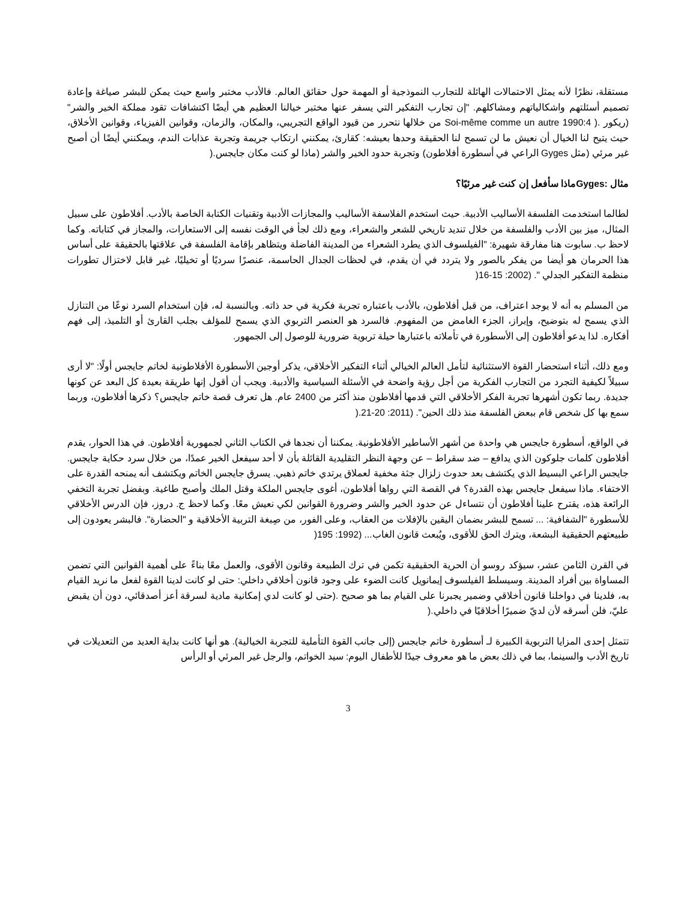مستقلة، نظرًا لأنه يمثل الاحتمالات الهائلة للتجارب النموذجية أو المهمة حول حقائق العالم. فالأدب مختبر واسع حيث يمكن للبشر صياغة وإعادة تصميم أسئلتهم واشكالياتهم ومشاكلهم. "إن تجارب التفكير التي يسفر عنها مختبر خيالنا العظيم هي أيضًا اكتشافات تقود مملكة الخير والشر" (ريكور .( Soi-même comme un autre 1990:4 من خلالها نتحرر من قيود الواقع التجريبي، والمكان، والزمان، وقوانين الفيزياء، وقوانين الأخلاق، حيث يتيح لنا الخيال أن نعيش ما لن تسمح لنا الحقيقة وحدها بعيشه: كقارئ، يمكنني ارتكاب جريمة وتجربة عذابات الندم، ويمكنني أيضًا أن أصبح غير مرئي (مثل Gyges الراعي في أسطورة أفلاطون) وتجربة حدود الخير والشر (ماذا لو كنت مكان جايجس.(
مثال :Gygesماذا سأفعل إن كنت غير مرئيًا؟
لطالما استخدمت الفلسفة الأساليب الأدبية. حيث استخدم الفلاسفة الأساليب والمجازات الأدبية وتقنيات الكتابة الخاصة بالأدب. أفلاطون على سبيل المثال، ميز بين الأدب والفلسفة من خلال تنديد تاريخي للشعر والشعراء، ومع ذلك لجأ في الوقت نفسه إلى الاستعارات، والمجاز في كتاباته. وكما لاحظ ب. سابوت هنا مفارقة شهيرة: "الفيلسوف الذي يطرد الشعراء من المدينة الفاضلة ويتظاهر بإقامة الفلسفة في علاقتها بالحقيقة على أساس هذا الحرمان هو أيضا من يفكر بالصور ولا يتردد في أن يقدم، في لحظات الجدال الحاسمة، عنصرًا سرديًا أو تخيليًا، غير قابل لاختزال تطورات منظمة التفكير الجدلي ". (2002: 15-16(
من المسلم به أنه لا يوجد اعتراف، من قبل أفلاطون، بالأدب باعتباره تجربة فكرية في حد ذاته. وبالنسبة له، فإن استخدام السرد نوعًا من التنازل الذي يسمح له بتوضيح، وإبراز، الجزء الغامض من المفهوم. فالسرد هو العنصر التربوي الذي يسمح للمؤلف بجلب القارئ أو التلميذ، إلى فهم أفكاره. لذا يدعو أفلاطون إلى الأسطورة في تأملاته باعتبارها حيلة تربوية ضرورية للوصول إلى الجمهور.
ومع ذلك، أثناء استحضار القوة الاستثنائية لتأمل العالم الخيالي أثناء التفكير الأخلاقي، يذكر أوجين الأسطورة الأفلاطونية لخاتم جايجس أولًا: "لا أرى سبيلاً لكيفية التجرد من التجارب الفكرية من أجل رؤية واضحة في الأسئلة السياسية والأدبية. ويجب أن أقول إنها طريقة بعيدة كل البعد عن كونها جديدة. ربما تكون أشهرها تجربة الفكر الأخلاقي التي قدمها أفلاطون منذ أكثر من 2400 عام. هل تعرف قصة خاتم جايجس؟ ذكرها أفلاطون، وربما سمع بها كل شخص قام ببعض الفلسفة منذ ذلك الحين". (2011: 20-21.(
في الواقع، أسطورة جايجس هي واحدة من أشهر الأساطير الأفلاطونية. يمكننا أن نجدها في الكتاب الثاني لجمهورية أفلاطون. في هذا الحوار، يقدم أفلاطون كلمات جلوكون الذي يدافع – ضد سقراط – عن وجهة النظر التقليدية القائلة بأن لا أحد سيفعل الخير عمدًا، من خلال سرد حكاية جايجس. جايجس الراعي البسيط الذي يكتشف بعد حدوث زلزال جثة مخفية لعملاق يرتدي خاتم ذهبي. يسرق جايجس الخاتم ويكتشف أنه يمنحه القدرة على الاختفاء. ماذا سيفعل جايجس بهذه القدرة؟ في القصة التي رواها أفلاطون، أغوى جايجس الملكة وقتل الملك وأصبح طاغية. وبفضل تجربة التخفي الرائعة هذه، يقترح علينا أفلاطون أن نتساءل عن حدود الخير والشر وضرورة القوانين لكي نعيش معًا. وكما لاحظ ج. دروز، فإن الدرس الأخلاقي للأسطورة "الشفافية: ... تسمح للبشر بضمان اليقين بالإفلات من العقاب، وعلى الفور، من صِبغة التربية الأخلاقية و "الحضارة". فالبشر يعودون إلى طبيعتهم الحقيقية البشعة، ويترك الحق للأقوى، ويُبعث قانون الغاب... (1992: 195(
في القرن الثامن عشر، سيؤكد روسو أن الحرية الحقيقية تكمن في ترك الطبيعة وقانون الأقوى، والعمل معًا بناءً على أهمية القوانين التي تضمن المساواة بين أفراد المدينة. وسيسلط الفيلسوف إيمانويل كانت الضوء على وجود قانون أخلاقي داخلي: حتى لو كانت لدينا القوة لفعل ما نريد القيام به، فلدينا في دواخلنا قانون أخلاقي وضمير يجبرنا على القيام بما هو صحيح .(حتى لو كانت لدي إمكانية مادية لسرقة أعز أصدقائي، دون أن يقبض عليّ، فلن أسرقه لأن لديّ ضميرًا أخلاقيًا في داخلي.(
تتمثل إحدى المزايا التربوية الكبيرة لـ أسطورة خاتم جايجس (إلى جانب القوة التأملية للتجربة الخيالية). هو أنها كانت بداية العديد من التعديلات في تاريخ الأدب والسينما، بما في ذلك بعض ما هو معروف جيدًا للأطفال اليوم: سيد الخواتم، والرجل غير المرئي أو الرأس
3